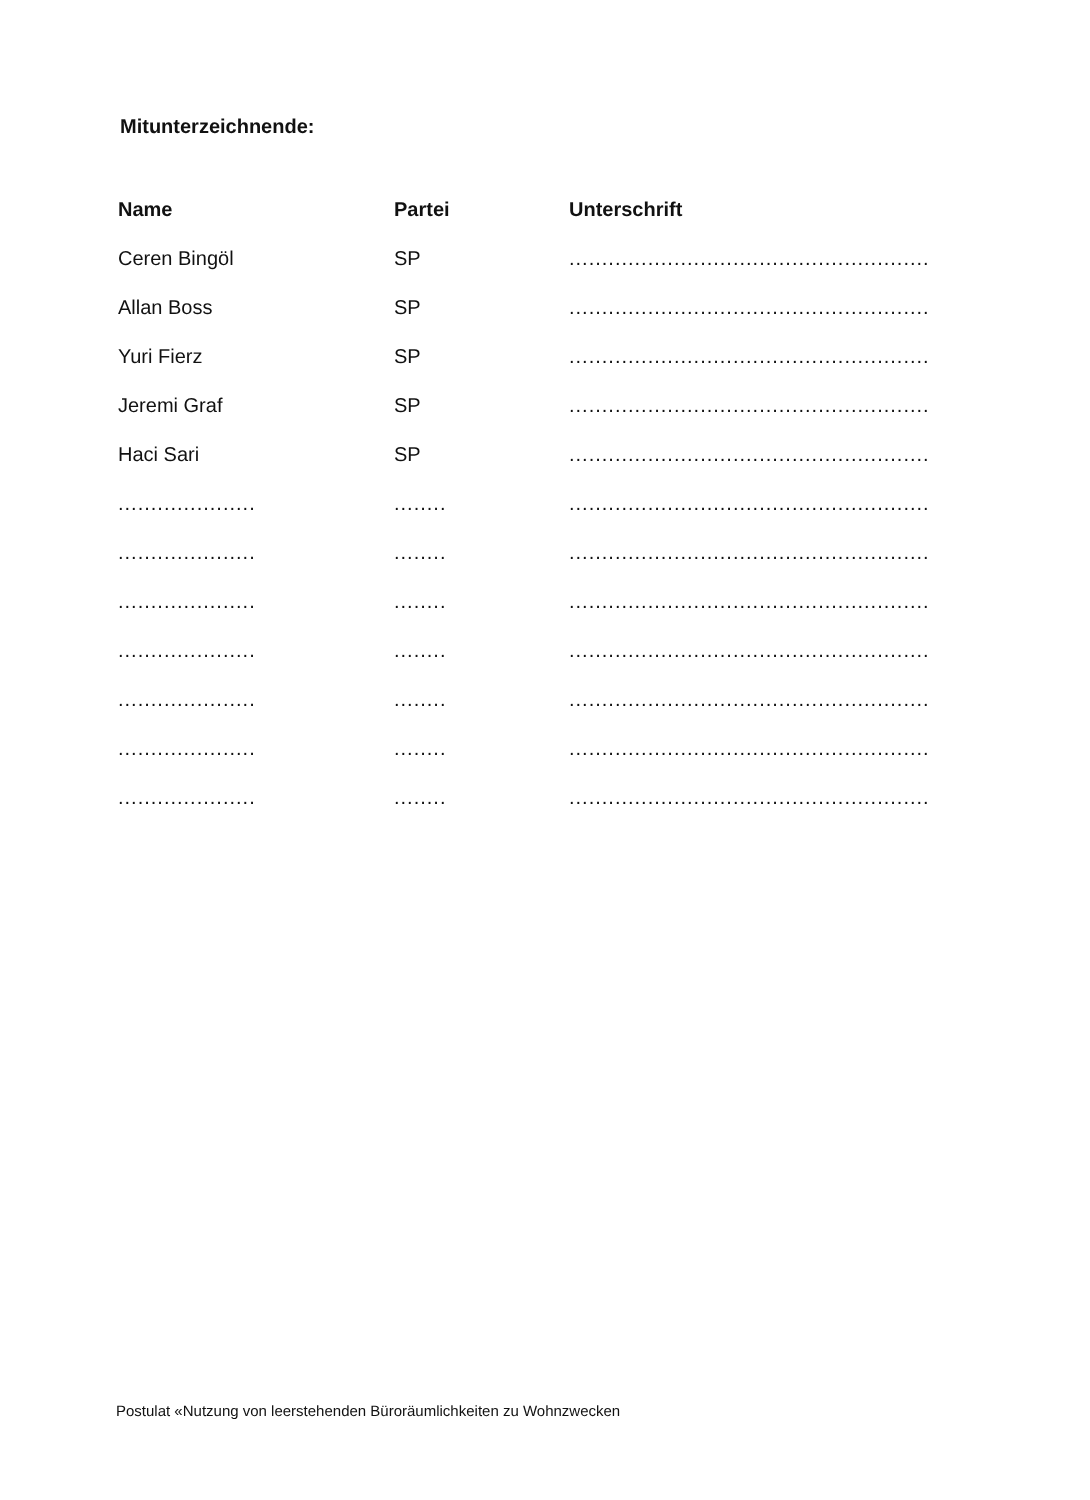Mitunterzeichnende:
| Name | Partei | Unterschrift |
| --- | --- | --- |
| Ceren Bingöl | SP | ....................................................... |
| Allan Boss | SP | ....................................................... |
| Yuri Fierz | SP | ....................................................... |
| Jeremi Graf | SP | ....................................................... |
| Haci Sari | SP | ....................................................... |
| ..................... | ........ | ....................................................... |
| ..................... | ........ | ....................................................... |
| ..................... | ........ | ....................................................... |
| ..................... | ........ | ....................................................... |
| ..................... | ........ | ....................................................... |
| ..................... | ........ | ....................................................... |
| ..................... | ........ | ....................................................... |
Postulat «Nutzung von leerstehenden Büroräumlichkeiten zu Wohnzwecken